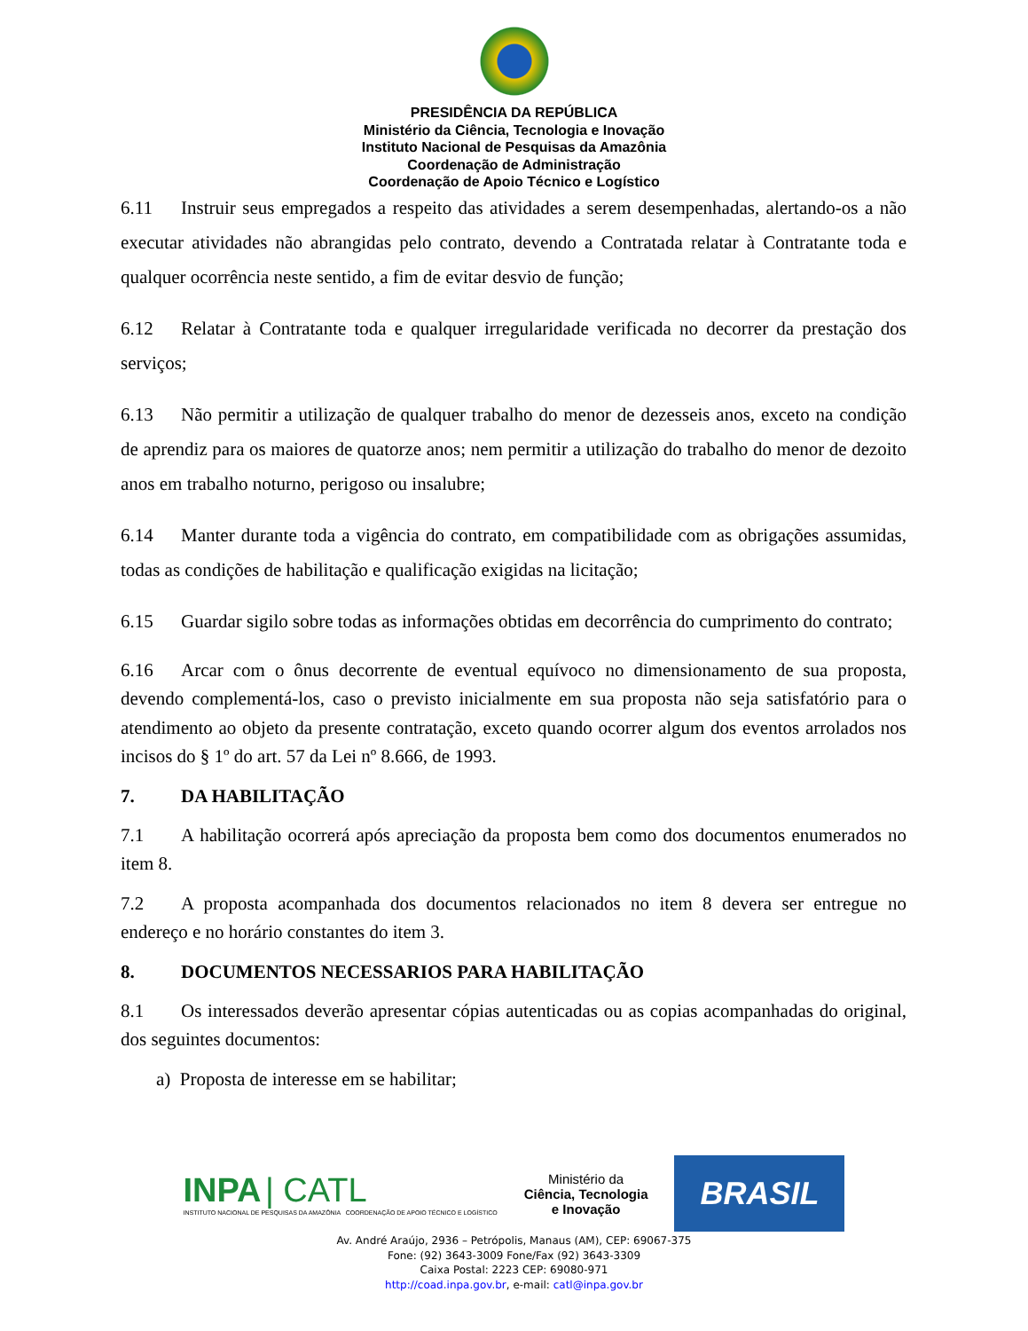PRESIDÊNCIA DA REPÚBLICA
Ministério da Ciência, Tecnologia e Inovação
Instituto Nacional de Pesquisas da Amazônia
Coordenação de Administração
Coordenação de Apoio Técnico e Logístico
6.11 Instruir seus empregados a respeito das atividades a serem desempenhadas, alertando-os a não executar atividades não abrangidas pelo contrato, devendo a Contratada relatar à Contratante toda e qualquer ocorrência neste sentido, a fim de evitar desvio de função;
6.12 Relatar à Contratante toda e qualquer irregularidade verificada no decorrer da prestação dos serviços;
6.13 Não permitir a utilização de qualquer trabalho do menor de dezesseis anos, exceto na condição de aprendiz para os maiores de quatorze anos; nem permitir a utilização do trabalho do menor de dezoito anos em trabalho noturno, perigoso ou insalubre;
6.14 Manter durante toda a vigência do contrato, em compatibilidade com as obrigações assumidas, todas as condições de habilitação e qualificação exigidas na licitação;
6.15 Guardar sigilo sobre todas as informações obtidas em decorrência do cumprimento do contrato;
6.16 Arcar com o ônus decorrente de eventual equívoco no dimensionamento de sua proposta, devendo complementá-los, caso o previsto inicialmente em sua proposta não seja satisfatório para o atendimento ao objeto da presente contratação, exceto quando ocorrer algum dos eventos arrolados nos incisos do § 1º do art. 57 da Lei nº 8.666, de 1993.
7. DA HABILITAÇÃO
7.1 A habilitação ocorrerá após apreciação da proposta bem como dos documentos enumerados no item 8.
7.2 A proposta acompanhada dos documentos relacionados no item 8 devera ser entregue no endereço e no horário constantes do item 3.
8. DOCUMENTOS NECESSARIOS PARA HABILITAÇÃO
8.1 Os interessados deverão apresentar cópias autenticadas ou as copias acompanhadas do original, dos seguintes documentos:
a) Proposta de interesse em se habilitar;
INPA | CATL
INSTITUTO NACIONAL DE PESQUISAS DA AMAZÔNIA COORDENAÇÃO DE APOIO TÉCNICO E LOGÍSTICO
Ministério da
Ciência, Tecnologia
e Inovação
BRASIL GOVERNO FEDERAL
Av. André Araújo, 2936 – Petrópolis, Manaus (AM), CEP: 69067-375
Fone: (92) 3643-3009 Fone/Fax (92) 3643-3309
Caixa Postal: 2223 CEP: 69080-971
http://coad.inpa.gov.br, e-mail: catl@inpa.gov.br